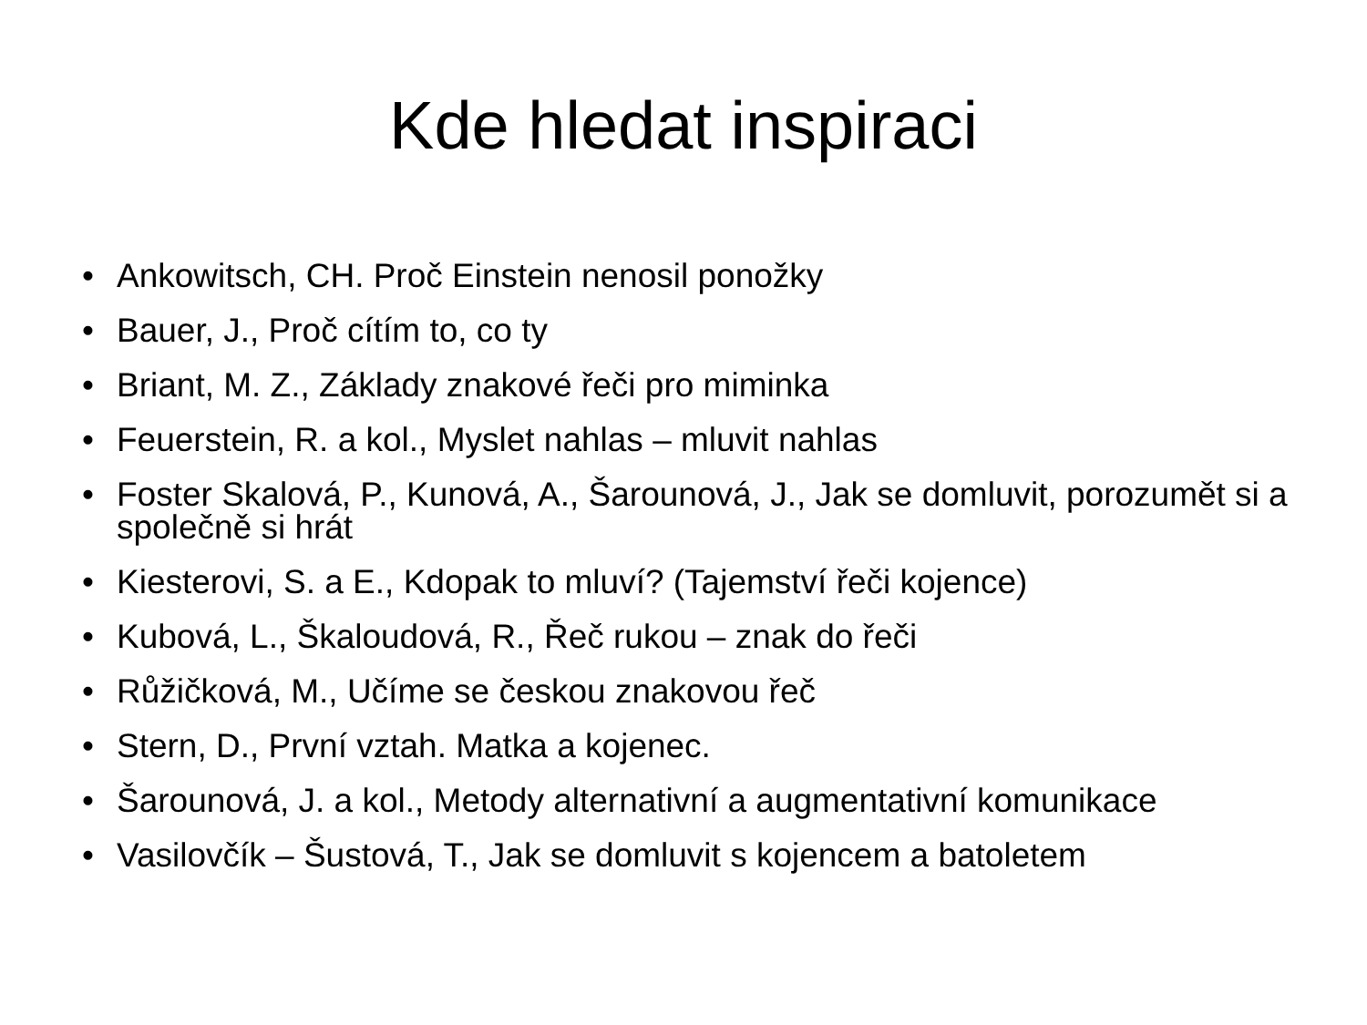Kde hledat inspiraci
• Ankowitsch, CH. Proč Einstein nenosil ponožky
• Bauer, J., Proč cítím to, co ty
• Briant, M. Z., Základy znakové řeči pro miminka
• Feuerstein, R. a kol., Myslet nahlas – mluvit nahlas
• Foster Skalová, P., Kunová, A., Šarounová, J., Jak se domluvit, porozumět si a společně si hrát
• Kiesterovi, S. a E., Kdopak to mluví? (Tajemství řeči kojence)
• Kubová, L., Škaloudová, R., Řeč rukou – znak do řeči
• Růžičková, M., Učíme se českou znakovou řeč
• Stern, D., První vztah. Matka a kojenec.
• Šarounová, J. a kol., Metody alternativní a augmentativní komunikace
• Vasilovčík – Šustová, T., Jak se domluvit s kojencem a batoletem